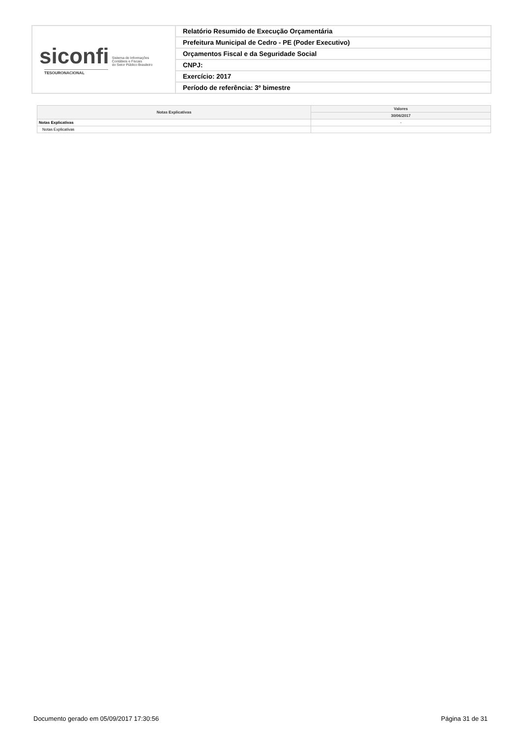| siconfi Sistema de Informações Contábeis e Fiscais do Setor Público Brasileiro TESOURONACIONAL | Relatório Resumido de Execução Orçamentária |
| | Prefeitura Municipal de Cedro - PE (Poder Executivo) |
| | Orçamentos Fiscal e da Seguridade Social |
| | CNPJ: |
| | Exercício: 2017 |
| | Período de referência: 3º bimestre |
| Notas Explicativas | Valores |
| --- | --- |
| | 30/06/2017 |
| Notas Explicativas | - |
| Notas Explicativas | |
Documento gerado em 05/09/2017 17:30:56 Página 31 de 31